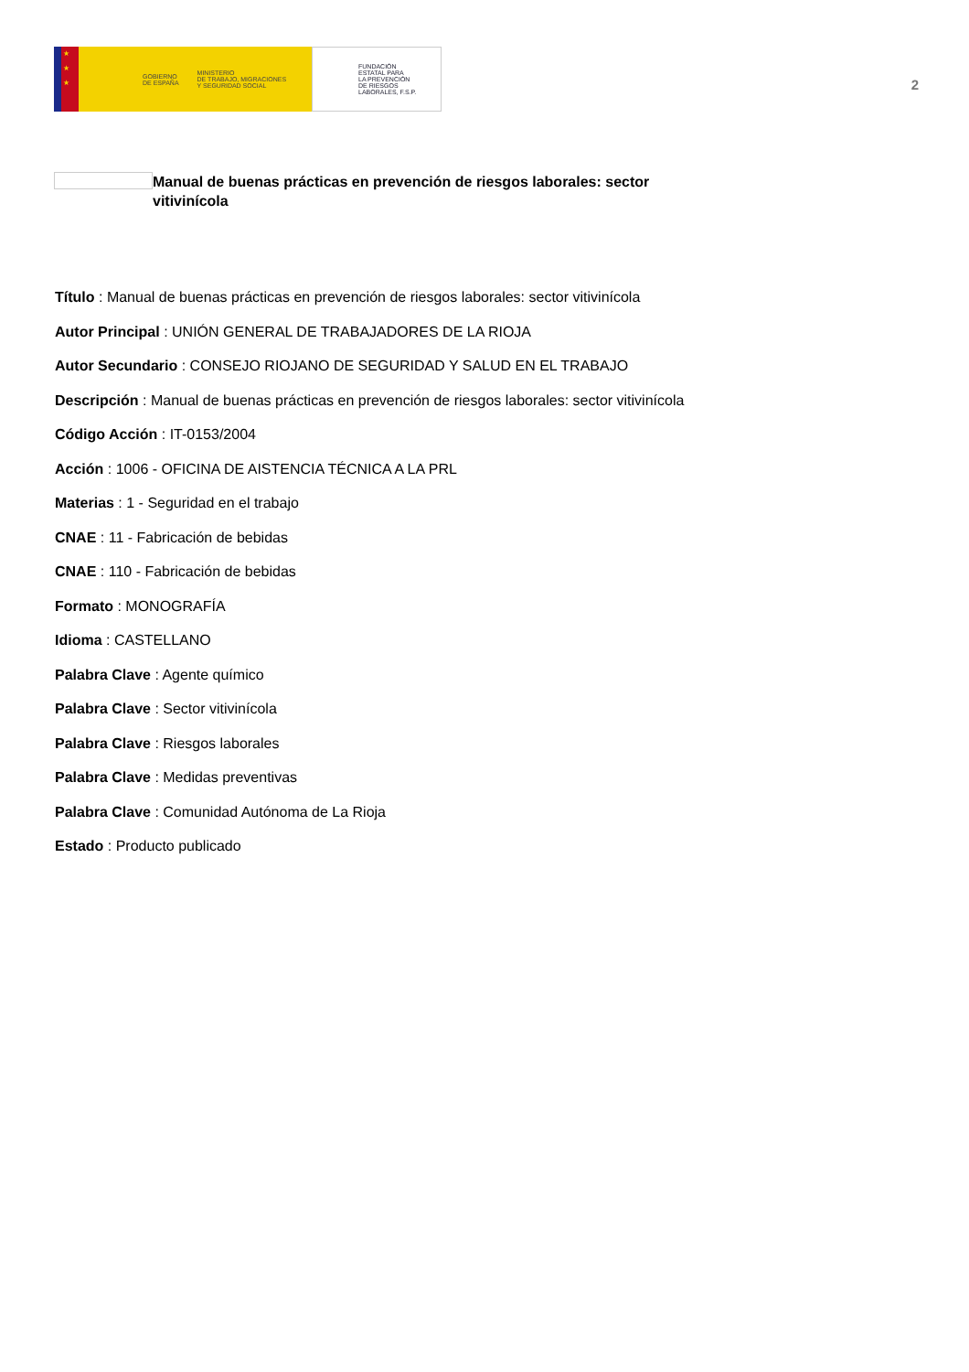★
★
★
GOBIERNO
DE ESPAÑA
MINISTERIO
DE TRABAJO, MIGRACIONES
Y SEGURIDAD SOCIAL
FUNDACIÓN
ESTATAL PARA
LA PREVENCIÓN
DE RIESGOS
LABORALES, F.S.P.
2
Manual de buenas prácticas en prevención de riesgos laborales: sector vitivinícola
Título : Manual de buenas prácticas en prevención de riesgos laborales: sector vitivinícola
Autor Principal : UNIÓN GENERAL DE TRABAJADORES DE LA RIOJA
Autor Secundario : CONSEJO RIOJANO DE SEGURIDAD Y SALUD EN EL TRABAJO
Descripción : Manual de buenas prácticas en prevención de riesgos laborales: sector vitivinícola
Código Acción : IT-0153/2004
Acción : 1006 - OFICINA DE AISTENCIA TÉCNICA A LA PRL
Materias : 1 - Seguridad en el trabajo
CNAE : 11 - Fabricación de bebidas
CNAE : 110 - Fabricación de bebidas
Formato : MONOGRAFÍA
Idioma : CASTELLANO
Palabra Clave : Agente químico
Palabra Clave : Sector vitivinícola
Palabra Clave : Riesgos laborales
Palabra Clave : Medidas preventivas
Palabra Clave : Comunidad Autónoma de La Rioja
Estado : Producto publicado